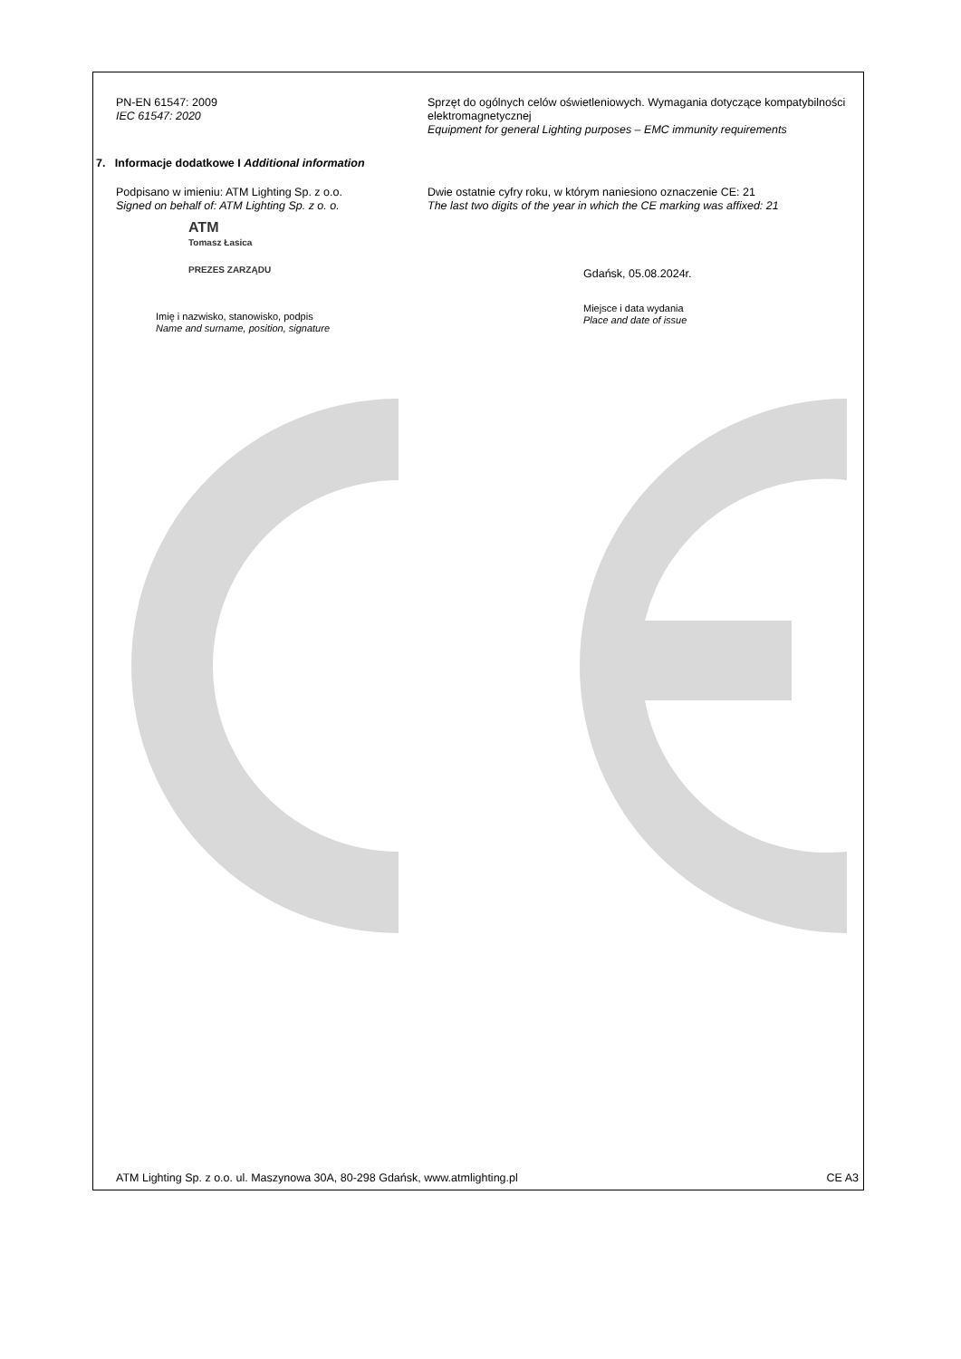PN-EN 61547: 2009
IEC 61547: 2020
Sprzęt do ogólnych celów oświetleniowych. Wymagania dotyczące kompatybilności elektromagnetycznej
Equipment for general Lighting purposes – EMC immunity requirements
7. Informacje dodatkowe I Additional information
Podpisano w imieniu: ATM Lighting Sp. z o.o.
Signed on behalf of: ATM Lighting Sp. z o. o.
Dwie ostatnie cyfry roku, w którym naniesiono oznaczenie CE: 21
The last two digits of the year in which the CE marking was affixed: 21
ATM
Tomasz Łasica
PREZES ZARZĄDU
Imię i nazwisko, stanowisko, podpis
Name and surname, position, signature
Gdańsk, 05.08.2024r.
Miejsce i data wydania
Place and date of issue
ATM Lighting Sp. z o.o. ul. Maszynowa 30A, 80-298 Gdańsk, www.atmlighting.pl CE A3